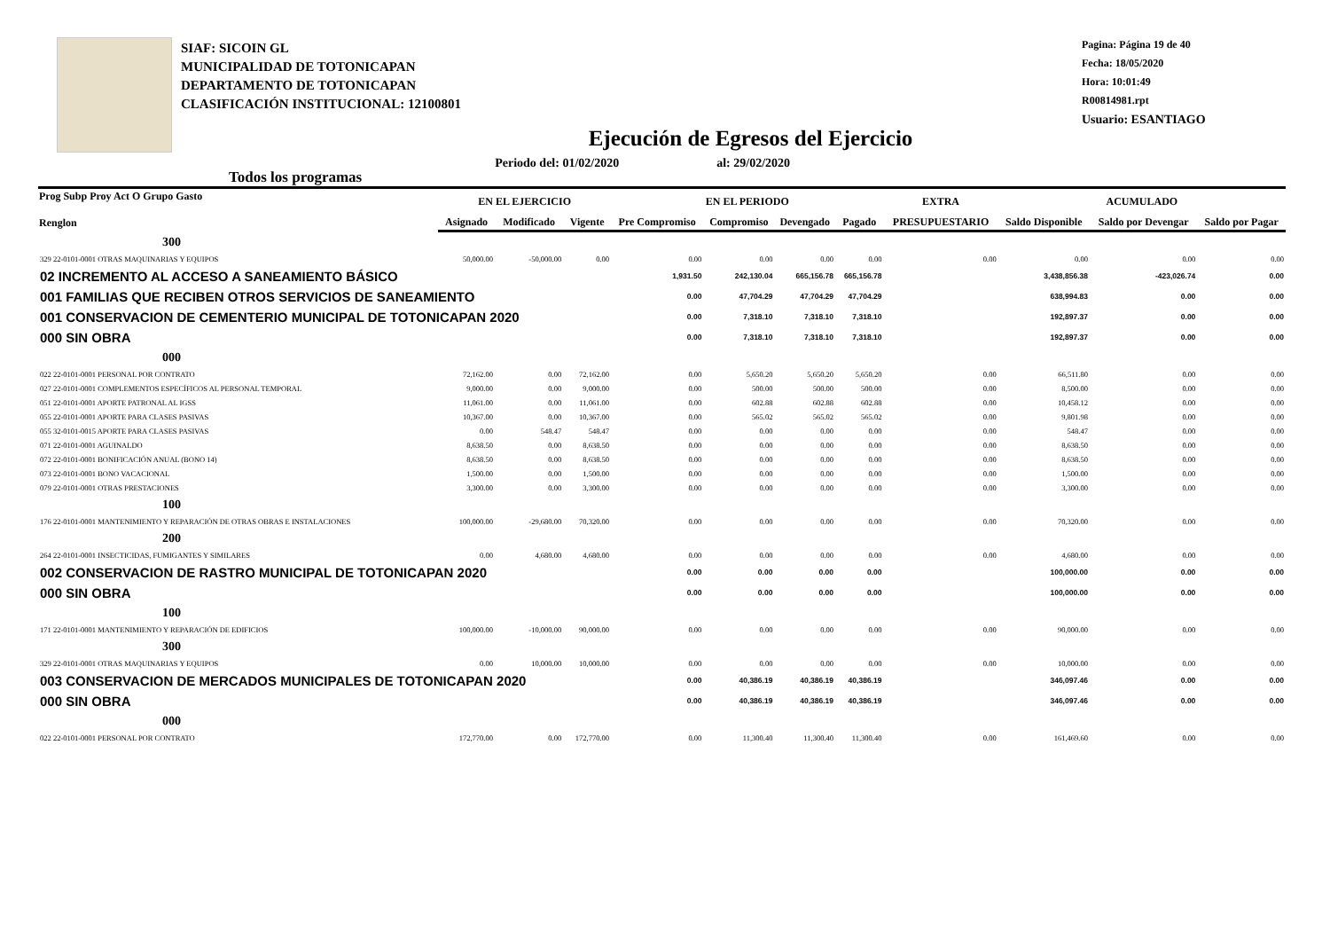SIAF: SICOIN GL
MUNICIPALIDAD DE TOTONICAPAN
DEPARTAMENTO DE TOTONICAPAN
CLASIFICACIÓN INSTITUCIONAL: 12100801
Pagina: Página 19 de 40
Fecha: 18/05/2020
Hora: 10:01:49
R00814981.rpt
Usuario: ESANTIAGO
Ejecución de Egresos del Ejercicio
Todos los programas Periodo del: 01/02/2020 al: 29/02/2020
| Prog Subp Proy Act O Grupo Gasto Renglon | EN EL EJERCICIO | | | EN EL PERIODO | | | | EXTRA | ACUMULADO | | |
| --- | --- | --- | --- | --- | --- | --- | --- | --- | --- | --- | --- |
| | Asignado | Modificado | Vigente | Pre Compromiso | Compromiso | Devengado | Pagado | PRESUPUESTARIO | Saldo Disponible | Saldo por Devengar | Saldo por Pagar |
| 300 | | | | | | | | | | | |
| 329 22-0101-0001 OTRAS MAQUINARIAS Y EQUIPOS | 50,000.00 | -50,000.00 | 0.00 | 0.00 | 0.00 | 0.00 | 0.00 | 0.00 | 0.00 | 0.00 | 0.00 |
| 02 INCREMENTO AL ACCESO A SANEAMIENTO BÁSICO | | | | 1,931.50 | 242,130.04 | 665,156.78 | 665,156.78 | | 3,438,856.38 | -423,026.74 | 0.00 |
| 001 FAMILIAS QUE RECIBEN OTROS SERVICIOS DE SANEAMIENTO | | | | 0.00 | 47,704.29 | 47,704.29 | 47,704.29 | | 638,994.83 | 0.00 | 0.00 |
| 001 CONSERVACION DE CEMENTERIO MUNICIPAL DE TOTONICAPAN 2020 | | | | 0.00 | 7,318.10 | 7,318.10 | 7,318.10 | | 192,897.37 | 0.00 | 0.00 |
| 000 SIN OBRA | | | | 0.00 | 7,318.10 | 7,318.10 | 7,318.10 | | 192,897.37 | 0.00 | 0.00 |
| 000 | | | | | | | | | | | |
| 022 22-0101-0001 PERSONAL POR CONTRATO | 72,162.00 | 0.00 | 72,162.00 | 0.00 | 5,650.20 | 5,650.20 | 5,650.20 | 0.00 | 66,511.80 | 0.00 | 0.00 |
| 027 22-0101-0001 COMPLEMENTOS ESPECÍFICOS AL PERSONAL TEMPORAL | 9,000.00 | 0.00 | 9,000.00 | 0.00 | 500.00 | 500.00 | 500.00 | 0.00 | 8,500.00 | 0.00 | 0.00 |
| 051 22-0101-0001 APORTE PATRONAL AL IGSS | 11,061.00 | 0.00 | 11,061.00 | 0.00 | 602.88 | 602.88 | 602.88 | 0.00 | 10,458.12 | 0.00 | 0.00 |
| 055 22-0101-0001 APORTE PARA CLASES PASIVAS | 10,367.00 | 0.00 | 10,367.00 | 0.00 | 565.02 | 565.02 | 565.02 | 0.00 | 9,801.98 | 0.00 | 0.00 |
| 055 32-0101-0015 APORTE PARA CLASES PASIVAS | 0.00 | 548.47 | 548.47 | 0.00 | 0.00 | 0.00 | 0.00 | 0.00 | 548.47 | 0.00 | 0.00 |
| 071 22-0101-0001 AGUINALDO | 8,638.50 | 0.00 | 8,638.50 | 0.00 | 0.00 | 0.00 | 0.00 | 0.00 | 8,638.50 | 0.00 | 0.00 |
| 072 22-0101-0001 BONIFICACIÓN ANUAL (BONO 14) | 8,638.50 | 0.00 | 8,638.50 | 0.00 | 0.00 | 0.00 | 0.00 | 0.00 | 8,638.50 | 0.00 | 0.00 |
| 073 22-0101-0001 BONO VACACIONAL | 1,500.00 | 0.00 | 1,500.00 | 0.00 | 0.00 | 0.00 | 0.00 | 0.00 | 1,500.00 | 0.00 | 0.00 |
| 079 22-0101-0001 OTRAS PRESTACIONES | 3,300.00 | 0.00 | 3,300.00 | 0.00 | 0.00 | 0.00 | 0.00 | 0.00 | 3,300.00 | 0.00 | 0.00 |
| 100 | | | | | | | | | | | |
| 176 22-0101-0001 MANTENIMIENTO Y REPARACIÓN DE OTRAS OBRAS E INSTALACIONES | 100,000.00 | -29,680.00 | 70,320.00 | 0.00 | 0.00 | 0.00 | 0.00 | 0.00 | 70,320.00 | 0.00 | 0.00 |
| 200 | | | | | | | | | | | |
| 264 22-0101-0001 INSECTICIDAS, FUMIGANTES Y SIMILARES | 0.00 | 4,680.00 | 4,680.00 | 0.00 | 0.00 | 0.00 | 0.00 | 0.00 | 4,680.00 | 0.00 | 0.00 |
| 002 CONSERVACION DE RASTRO MUNICIPAL DE TOTONICAPAN 2020 | | | | 0.00 | 0.00 | 0.00 | 0.00 | | 100,000.00 | 0.00 | 0.00 |
| 000 SIN OBRA | | | | 0.00 | 0.00 | 0.00 | 0.00 | | 100,000.00 | 0.00 | 0.00 |
| 100 | | | | | | | | | | | |
| 171 22-0101-0001 MANTENIMIENTO Y REPARACIÓN DE EDIFICIOS | 100,000.00 | -10,000.00 | 90,000.00 | 0.00 | 0.00 | 0.00 | 0.00 | 0.00 | 90,000.00 | 0.00 | 0.00 |
| 300 | | | | | | | | | | | |
| 329 22-0101-0001 OTRAS MAQUINARIAS Y EQUIPOS | 0.00 | 10,000.00 | 10,000.00 | 0.00 | 0.00 | 0.00 | 0.00 | 0.00 | 10,000.00 | 0.00 | 0.00 |
| 003 CONSERVACION DE MERCADOS MUNICIPALES DE TOTONICAPAN 2020 | | | | 0.00 | 40,386.19 | 40,386.19 | 40,386.19 | | 346,097.46 | 0.00 | 0.00 |
| 000 SIN OBRA | | | | 0.00 | 40,386.19 | 40,386.19 | 40,386.19 | | 346,097.46 | 0.00 | 0.00 |
| 000 | | | | | | | | | | | |
| 022 22-0101-0001 PERSONAL POR CONTRATO | 172,770.00 | 0.00 | 172,770.00 | 0.00 | 11,300.40 | 11,300.40 | 11,300.40 | 0.00 | 161,469.60 | 0.00 | 0.00 |